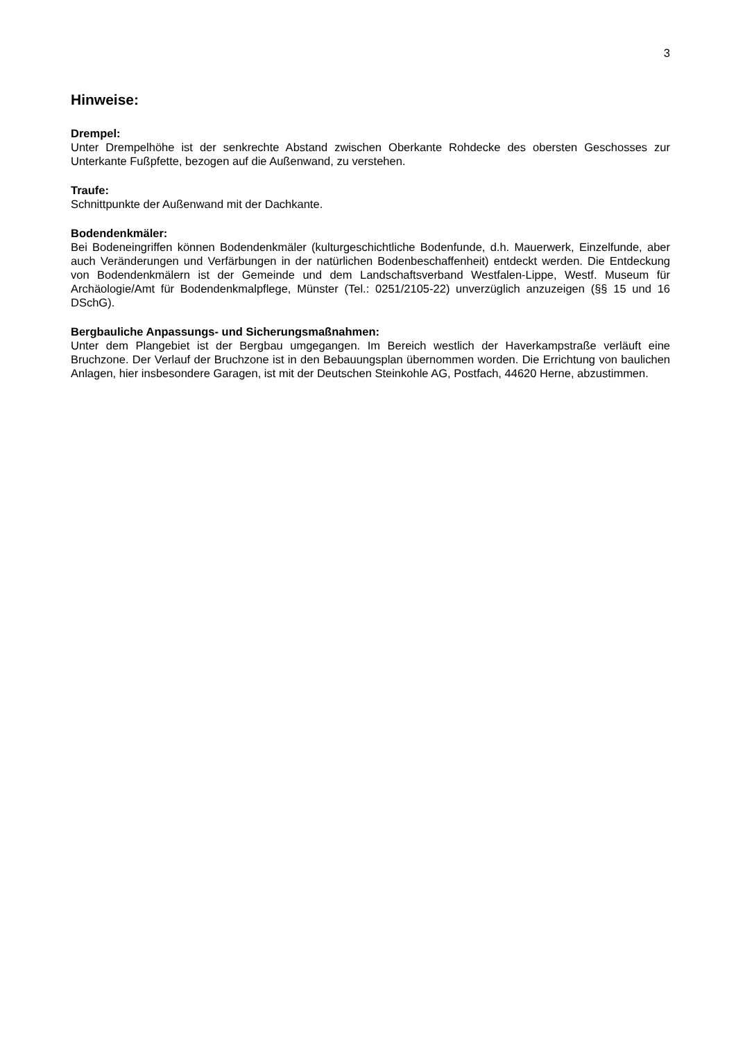3
Hinweise:
Drempel:
Unter Drempelhöhe ist der senkrechte Abstand zwischen Oberkante Rohdecke des obersten Geschosses zur Unterkante Fußpfette, bezogen auf die Außenwand, zu verstehen.
Traufe:
Schnittpunkte der Außenwand mit der Dachkante.
Bodendenkmäler:
Bei Bodeneingriffen können Bodendenkmäler (kulturgeschichtliche Bodenfunde, d.h. Mauerwerk, Einzelfunde, aber auch Veränderungen und Verfärbungen in der natürlichen Bodenbeschaffenheit) entdeckt werden. Die Entdeckung von Bodendenkmälern ist der Gemeinde und dem Landschaftsverband Westfalen-Lippe, Westf. Museum für Archäologie/Amt für Bodendenkmalpflege, Münster (Tel.: 0251/2105-22) unverzüglich anzuzeigen (§§ 15 und 16 DSchG).
Bergbauliche Anpassungs- und Sicherungsmaßnahmen:
Unter dem Plangebiet ist der Bergbau umgegangen. Im Bereich westlich der Haverkampstraße verläuft eine Bruchzone. Der Verlauf der Bruchzone ist in den Bebauungsplan übernommen worden. Die Errichtung von baulichen Anlagen, hier insbesondere Garagen, ist mit der Deutschen Steinkohle AG, Postfach, 44620 Herne, abzustimmen.